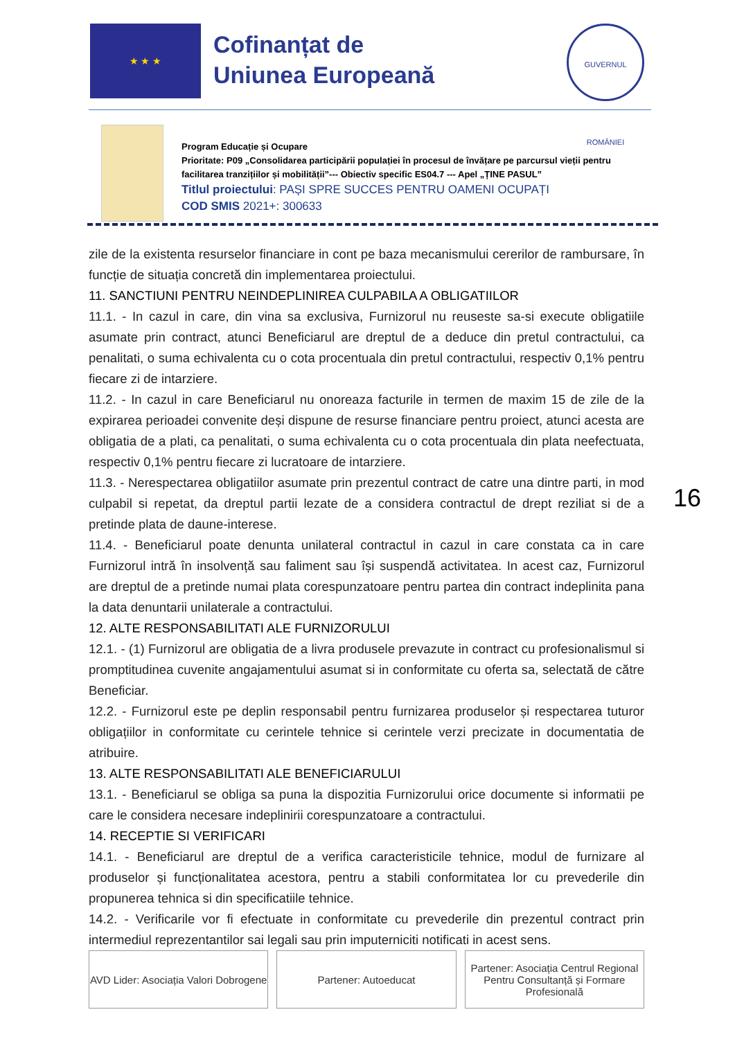★ ★ ★
Cofinanțat de
Uniunea Europeană
GUVERNUL ROMÂNIEI
Program Educație și Ocupare
Prioritate: P09 „Consolidarea participării populației în procesul de învățare pe parcursul vieții pentru facilitarea tranzițiilor și mobilității”--- Obiectiv specific ES04.7 --- Apel „ȚINE PASUL”
Titlul proiectului: PAȘI SPRE SUCCES PENTRU OAMENI OCUPAȚI
COD SMIS 2021+: 300633
zile de la existenta resurselor financiare in cont pe baza mecanismului cererilor de rambursare, în funcție de situația concretă din implementarea proiectului.
11. SANCTIUNI PENTRU NEINDEPLINIREA CULPABILA A OBLIGATIILOR
11.1. - In cazul in care, din vina sa exclusiva, Furnizorul nu reuseste sa-si execute obligatiile asumate prin contract, atunci Beneficiarul are dreptul de a deduce din pretul contractului, ca penalitati, o suma echivalenta cu o cota procentuala din pretul contractului, respectiv 0,1% pentru fiecare zi de intarziere.
11.2. - In cazul in care Beneficiarul nu onoreaza facturile in termen de maxim 15 de zile de la expirarea perioadei convenite deși dispune de resurse financiare pentru proiect, atunci acesta are obligatia de a plati, ca penalitati, o suma echivalenta cu o cota procentuala din plata neefectuata, respectiv 0,1% pentru fiecare zi lucratoare de intarziere.
11.3. - Nerespectarea obligatiilor asumate prin prezentul contract de catre una dintre parti, in mod culpabil si repetat, da dreptul partii lezate de a considera contractul de drept reziliat si de a pretinde plata de daune-interese.
11.4. - Beneficiarul poate denunta unilateral contractul in cazul in care constata ca in care Furnizorul intră în insolvență sau faliment sau își suspendă activitatea. In acest caz, Furnizorul are dreptul de a pretinde numai plata corespunzatoare pentru partea din contract indeplinita pana la data denuntarii unilaterale a contractului.
12. ALTE RESPONSABILITATI ALE FURNIZORULUI
12.1. - (1) Furnizorul are obligatia de a livra produsele prevazute in contract cu profesionalismul si promptitudinea cuvenite angajamentului asumat si in conformitate cu oferta sa, selectată de către Beneficiar.
12.2. - Furnizorul este pe deplin responsabil pentru furnizarea produselor și respectarea tuturor obligațiilor in conformitate cu cerintele tehnice si cerintele verzi precizate in documentatia de atribuire.
13. ALTE RESPONSABILITATI ALE BENEFICIARULUI
13.1. - Beneficiarul se obliga sa puna la dispozitia Furnizorului orice documente si informatii pe care le considera necesare indeplinirii corespunzatoare a contractului.
14. RECEPTIE SI VERIFICARI
14.1. - Beneficiarul are dreptul de a verifica caracteristicile tehnice, modul de furnizare al produselor și funcționalitatea acestora, pentru a stabili conformitatea lor cu prevederile din propunerea tehnica si din specificatiile tehnice.
14.2. - Verificarile vor fi efectuate in conformitate cu prevederile din prezentul contract prin intermediul reprezentantilor sai legali sau prin imputerniciti notificati in acest sens.
16
AVD Lider: Asociația Valori Dobrogene
Partener: Autoeducat Partener: Asociația Centrul Regional Pentru Consultanță și Formare Profesională